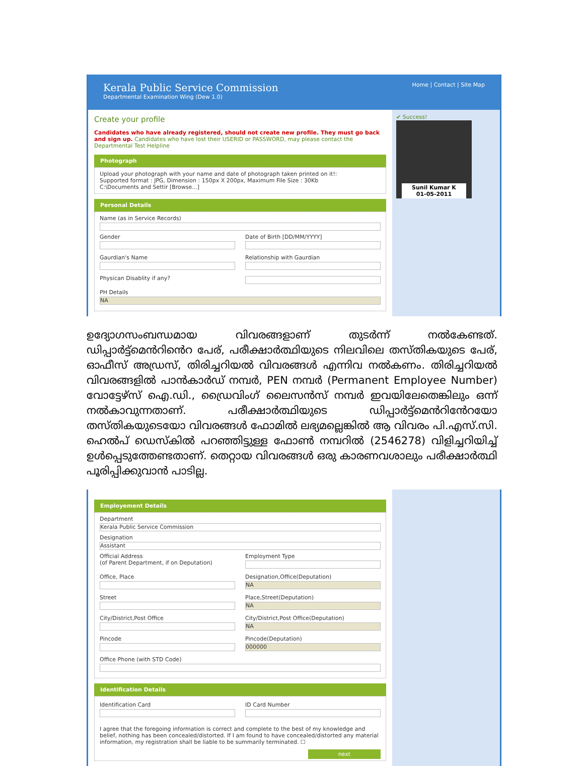Kerala Public Service Commission
Departmental Examination Wing (Dew 1.0)
Home | Contact | Site Map
Create your profile
Candidates who have already registered, should not create new profile. They must go back and sign up. Candidates who have lost their USERID or PASSWORD, may please contact the Departmental Test Helpline
Photograph
Upload your photograph with your name and date of photograph taken printed on it!:
Supported format : JPG, Dimension : 150px X 200px, Maximum File Size : 30Kb
C:\Documents and Settir [Browse...]
Personal Details
Name (as in Service Records)
Gender Date of Birth [DD/MM/YYYY]
Gaurdian's Name Relationship with Gaurdian
Physican Disablity if any?
PH Details
NA
✔ Success!
Sunil Kumar K
01-05-2011
ഉദ്യോഗസംബന്ധമായ വിവരങ്ങളാണ് തുടർന്ന് നൽകേണ്ടത്. ഡിപ്പാർട്ട്മെൻറിൻെറ പേര്, പരീക്ഷാർത്ഥിയുടെ നിലവിലെ തസ്തികയുടെ പേര്, ഓഫീസ് അഡ്രസ്, തിരിച്ചറിയൽ വിവരങ്ങൾ എന്നിവ നൽകണം. തിരിച്ചറിയൽ വിവരങ്ങളിൽ പാൻകാർഡ് നമ്പർ, PEN നമ്പർ (Permanent Employee Number) വോട്ടേഴ്സ് ഐ.ഡി., ഡ്രൈവിംഗ് ലൈസൻസ് നമ്പർ ഇവയിലേതെങ്കിലും ഒന്ന് നൽകാവുന്നതാണ്. പരീക്ഷാർത്ഥിയുടെ ഡിപ്പാർട്ട്മെൻറിൻേറയോ തസ്തികയുടെയോ വിവരങ്ങൾ ഫോമിൽ ലഭ്യമല്ലെങ്കിൽ ആ വിവരം പി.എസ്.സി. ഹെൽപ് ഡെസ്കിൽ പറഞ്ഞിട്ടുള്ള ഫോൺ നമ്പറിൽ (2546278) വിളിച്ചറിയിച്ച് ഉൾപ്പെടുത്തേണ്ടതാണ്. തെറ്റായ വിവരങ്ങൾ ഒരു കാരണവശാലും പരീക്ഷാർത്ഥി പൂരിപ്പിക്കുവാൻ പാടില്ല.
Employement Details
Department
Kerala Public Service Commission
Designation
Assistant
Official Address
(of Parent Department, if on Deputation)
Employment Type
Office, Place Designation,Office(Deputation)
NA
Street Place,Street(Deputation)
NA
City/District,Post Office City/District,Post Office(Deputation)
NA
Pincode Pincode(Deputation)
000000
Office Phone (with STD Code)
Identification Details
Identification Card ID Card Number
I agree that the foregoing information is correct and complete to the best of my knowledge and belief, nothing has been concealed/distorted. If I am found to have concealed/distorted any material information, my registration shall be liable to be summarily terminated. ☐
next